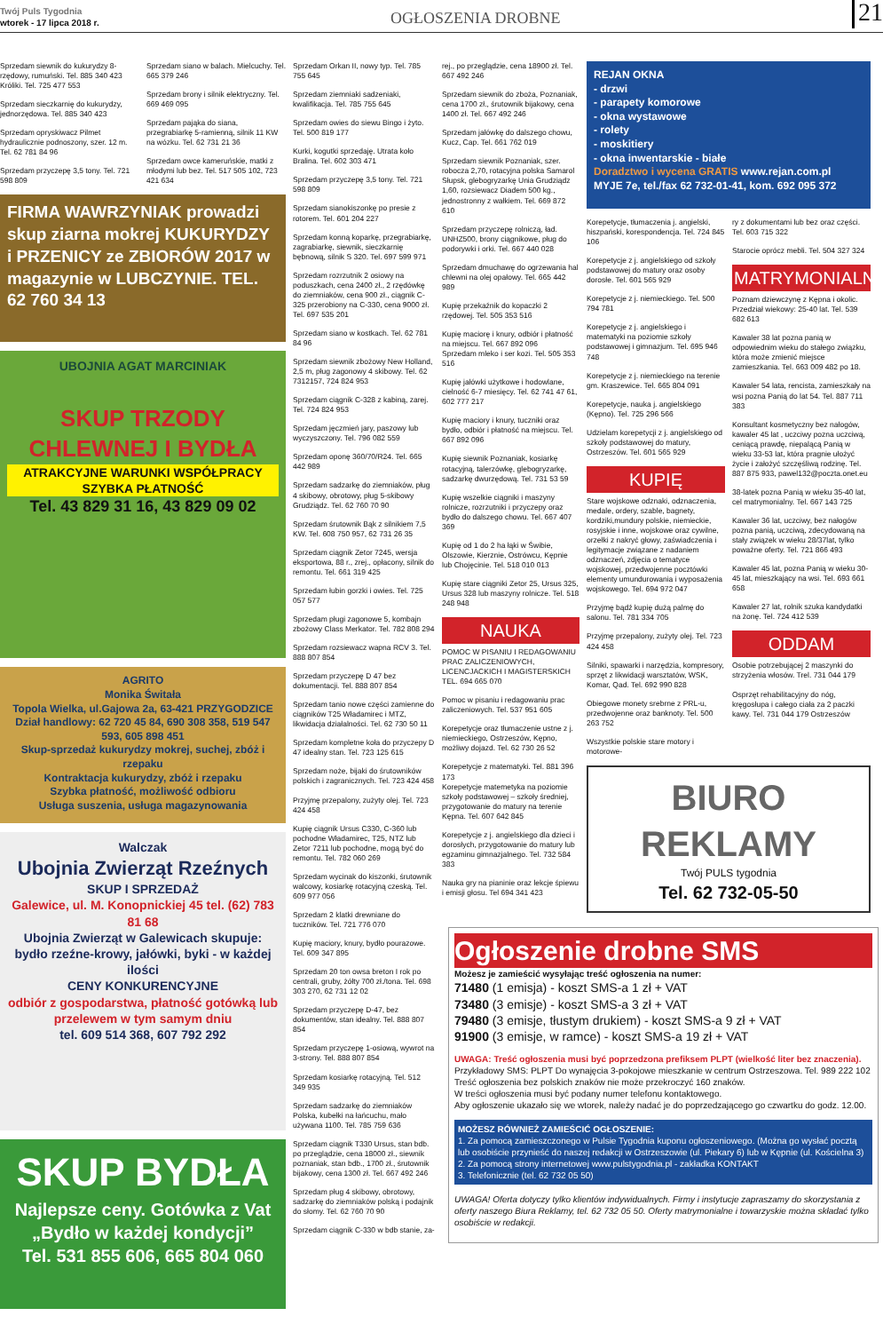Twój Puls Tygodnia
wtorek - 17 lipca 2018 r.
OGŁOSZENIA DROBNE
21
Sprzedam siewnik do kukurydzy 8-rzędowy, rumuński. Tel. 885 340 423 Króliki. Tel. 725 477 553
Sprzedam sieczkarnię do kukurydzy, jednorzędowa. Tel. 885 340 423
Sprzedam opryskiwacz Pilmet hydraulicznie podnoszony, szer. 12 m. Tel. 62 781 84 96
Sprzedam przyczepę 3,5 tony. Tel. 721 598 809
Sprzedam siano w balach. Mielcuchy. Tel. 665 379 246
Sprzedam brony i silnik elektryczny. Tel. 669 469 095
Sprzedam pająka do siana, przegrabiarkę 5-ramienną, silnik 11 KW na wózku. Tel. 62 731 21 36
Sprzedam owce kameruńskie, matki z młodymi lub bez. Tel. 517 505 102, 723 421 634
FIRMA WAWRZYNIAK prowadzi skup ziarna mokrej KUKURYDZY i PRZENICY ze ZBIORÓW 2017 w magazynie w LUBCZYNIE. TEL. 62 760 34 13
UBOJNIA AGAT MARCINIAK
SKUP TRZODY CHLEWNEJ I BYDŁA
ATRAKCYJNE WARUNKI WSPÓŁPRACY
SZYBKA PŁATNOŚĆ
Tel. 43 829 31 16, 43 829 09 02
AGRITO
Monika Świtała
Topola Wielka, ul.Gajowa 2a, 63-421 PRZYGODZICE
Dział handlowy: 62 720 45 84, 690 308 358, 519 547 593, 605 898 451
Skup-sprzedaż kukurydzy mokrej, suchej, zbóż i rzepaku
Kontraktacja kukurydzy, zbóż i rzepaku
Szybka płatność, możliwość odbioru
Usługa suszenia, usługa magazynowania
Walczak
Ubojnia Zwierząt Rzeźnych
SKUP I SPRZEDAŻ
Galewice, ul. M. Konopnickiej 45 tel. (62) 783 81 68
Ubojnia Zwierząt w Galewicach skupuje: bydło rzeźne-krowy, jałówki, byki - w każdej ilości
CENY KONKURENCYJNE
odbiór z gospodarstwa, płatność gotówką lub przelewem w tym samym dniu
tel. 609 514 368, 607 792 292
SKUP BYDŁA
Najlepsze ceny. Gotówka z Vat
„Bydło w każdej kondycji”
Tel. 531 855 606, 665 804 060
Sprzedam Orkan II, nowy typ. Tel. 785 755 645
Sprzedam ziemniaki sadzeniaki, kwalifikacja. Tel. 785 755 645
Sprzedam owies do siewu Bingo i żyto. Tel. 500 819 177
Kurki, kogutki sprzedaję. Utrata koło Bralina. Tel. 602 303 471
Sprzedam przyczepę 3,5 tony. Tel. 721 598 809
Sprzedam sianokiszonkę po presie z rotorem. Tel. 601 204 227
Sprzedam konną koparkę, przegrabiarkę, zagrabiarkę, siewnik, sieczkarnię bębnową, silnik S 320. Tel. 697 599 971
Sprzedam rozrzutnik 2 osiowy na poduszkach, cena 2400 zł., 2 rzędówkę do ziemniaków, cena 900 zł., ciągnik C-325 przerobiony na C-330, cena 9000 zł. Tel. 697 535 201
Sprzedam siano w kostkach. Tel. 62 781 84 96
Sprzedam siewnik zbożowy New Holland, 2,5 m, pług zagonowy 4 skibowy. Tel. 62 7312157, 724 824 953
Sprzedam ciągnik C-328 z kabiną, zarej. Tel. 724 824 953
Sprzedam jęczmień jary, paszowy lub wyczyszczony. Tel. 796 082 559
Sprzedam oponę 360/70/R24. Tel. 665 442 989
Sprzedam sadzarkę do ziemniaków, pług 4 skibowy, obrotowy, pług 5-skibowy Grudziądz. Tel. 62 760 70 90
Sprzedam śrutownik Bąk z silnikiem 7,5 KW. Tel. 608 750 957, 62 731 26 35
Sprzedam ciągnik Zetor 7245, wersja eksportowa, 88 r., zrej., opłacony, silnik do remontu. Tel. 661 319 425
Sprzedam łubin gorzki i owies. Tel. 725 057 577
Sprzedam pługi zagonowe 5, kombajn zbożowy Class Merkator. Tel. 782 808 294
Sprzedam rozsiewacz wapna RCV 3. Tel. 888 807 854
Sprzedam przyczepę D 47 bez dokumentacji. Tel. 888 807 854
Sprzedam tanio nowe części zamienne do ciągników T25 Władamirec i MTZ, likwidacja działalności. Tel. 62 730 50 11
Sprzedam kompletne koła do przyczepy D 47 idealny stan. Tel. 723 125 615
Sprzedam noże, bijaki do śrutowników polskich i zagranicznych. Tel. 723 424 458
Przyjmę przepalony, zużyty olej. Tel. 723 424 458
Kupię ciągnik Ursus C330, C-360 lub pochodne Władamirec, T25, NTZ lub Zetor 7211 lub pochodne, mogą być do remontu. Tel. 782 060 269
Sprzedam wycinak do kiszonki, śrutownik walcowy, kosiarkę rotacyjną czeską. Tel. 609 977 056
Sprzedam 2 klatki drewniane do tuczników. Tel. 721 776 070
Kupię maciory, knury, bydło pourazowe. Tel. 609 347 895
Sprzedam 20 ton owsa breton I rok po centrali, gruby, żółty 700 zł./tona. Tel. 698 303 270, 62 731 12 02
Sprzedam przyczepę D-47, bez dokumentów, stan idealny. Tel. 888 807 854
Sprzedam przyczepę 1-osiową, wywrot na 3-strony. Tel. 888 807 854
Sprzedam kosiarkę rotacyjną. Tel. 512 349 935
Sprzedam sadzarkę do ziemniaków Polska, kubełki na łańcuchu, mało używana 1100. Tel. 785 759 636
Sprzedam ciągnik T330 Ursus, stan bdb. po przeglądzie, cena 18000 zł., siewnik poznaniak, stan bdb., 1700 zł., śrutownik bijakowy, cena 1300 zł. Tel. 667 492 246
Sprzedam pług 4 skibowy, obrotowy, sadzarkę do ziemniaków polską i podajnik do słomy. Tel. 62 760 70 90
Sprzedam ciągnik C-330 w bdb stanie, za-
rej., po przeglądzie, cena 18900 zł. Tel. 667 492 246
Sprzedam siewnik do zboża, Poznaniak, cena 1700 zł., śrutownik bijakowy, cena 1400 zł. Tel. 667 492 246
Sprzedam jałówkę do dalszego chowu, Kucz, Cap. Tel. 661 762 019
Sprzedam siewnik Poznaniak, szer. robocza 2,70, rotacyjna polska Samarol Słupsk, glebogryzarkę Unia Grudziądz 1,60, rozsiewacz Diadem 500 kg., jednostronny z wałkiem. Tel. 669 872 610
Sprzedam przyczepę rolniczą, ład. UNHZ500, brony ciągnikowe, pług do podorywki i orki. Tel. 667 440 028
Sprzedam dmuchawę do ogrzewania hal chlewni na olej opałowy. Tel. 665 442 989
Kupię przekaźnik do kopaczki 2 rzędowej. Tel. 505 353 516
Kupię maciorę i knury, odbiór i płatność na miejscu. Tel. 667 892 096
Sprzedam mleko i ser kozi. Tel. 505 353 516
Kupię jałówki użytkowe i hodowlane, cielność 6-7 miesięcy. Tel. 62 741 47 61, 602 777 217
Kupię maciory i knury, tuczniki oraz bydło, odbiór i płatność na miejscu. Tel. 667 892 096
Kupię siewnik Poznaniak, kosiarkę rotacyjną, talerzówkę, glebogryzarkę, sadzarkę dwurzędową. Tel. 731 53 59
Kupię wszelkie ciągniki i maszyny rolnicze, rozrzutniki i przyczepy oraz bydło do dalszego chowu. Tel. 667 407 369
Kupię od 1 do 2 ha łąki w Świbie, Olszowie, Kierznie, Ostrówcu, Kępnie lub Chojęcinie. Tel. 518 010 013
Kupię stare ciągniki Zetor 25, Ursus 325, Ursus 328 lub maszyny rolnicze. Tel. 518 248 948
NAUKA
POMOC W PISANIU I REDAGOWANIU PRAC ZALICZENIOWYCH, LICENCJACKICH I MAGISTERSKICH TEL. 694 665 070
Pomoc w pisaniu i redagowaniu prac zaliczeniowych. Tel. 537 951 605
Korepetycje oraz tłumaczenie ustne z j. niemieckiego, Ostrzeszów, Kępno, możliwy dojazd. Tel. 62 730 26 52
Korepetycje z matematyki. Tel. 881 396 173
Korepetycje matemetyka na poziomie szkoły podstawowej – szkoły średniej, przygotowanie do matury na terenie Kępna. Tel. 607 642 845
Korepetycje z j. angielskiego dla dzieci i dorosłych, przygotowanie do matury lub egzaminu gimnazjalnego. Tel. 732 584 383
Nauka gry na pianinie oraz lekcje śpiewu i emisji głosu. Tel 694 341 423
REJAN OKNA
- drzwi
- parapety komorowe
- okna wystawowe
- rolety
- moskitiery
- okna inwentarskie - białe
Doradztwo i wycena GRATIS www.rejan.com.pl
MYJE 7e, tel./fax 62 732-01-41, kom. 692 095 372
Korepetycje, tłumaczenia j. angielski, hiszpański, korespondencja. Tel. 724 845 106
Korepetycje z j. angielskiego od szkoły podstawowej do matury oraz osoby dorosłe. Tel. 601 565 929
Korepetycje z j. niemieckiego. Tel. 500 794 781
Korepetycje z j. angielskiego i matematyki na poziomie szkoły podstawowej i gimnazjum. Tel. 695 946 748
Korepetycje z j. niemieckiego na terenie gm. Kraszewice. Tel. 665 804 091
Korepetycje, nauka j. angielskiego (Kępno). Tel. 725 296 566
Udzielam korepetycji z j. angielskiego od szkoły podstawowej do matury, Ostrzeszów. Tel. 601 565 929
KUPIĘ
Stare wojskowe odznaki, odznaczenia, medale, ordery, szable, bagnety, kordziki,mundury polskie, niemieckie, rosyjskie i inne, wojskowe oraz cywilne, orzełki z nakryć głowy, zaświadczenia i legitymacje związane z nadaniem odznaczeń, zdjęcia o tematyce wojskowej, przedwojenne pocztówki elementy umundurowania i wyposażenia wojskowego. Tel. 694 972 047
Przyjmę bądź kupię dużą palmę do salonu. Tel. 781 334 705
Przyjmę przepalony, zużyty olej. Tel. 723 424 458
Silniki, spawarki i narzędzia, kompresory, sprzęt z likwidacji warsztatów, WSK, Komar, Qad. Tel. 692 990 828
Obiegowe monety srebrne z PRL-u, przedwojenne oraz banknoty. Tel. 500 263 752
Wszystkie polskie stare motory i motorowe-
ry z dokumentami lub bez oraz części. Tel. 603 715 322
Starocie oprócz mebli. Tel. 504 327 324
MATRYMONIALNE
Poznam dziewczynę z Kępna i okolic. Przedział wiekowy: 25-40 lat. Tel. 539 682 613
Kawaler 38 lat pozna panią w odpowiednim wieku do stałego związku, która może zmienić miejsce zamieszkania. Tel. 663 009 482 po 18.
Kawaler 54 lata, rencista, zamieszkały na wsi pozna Panią do lat 54. Tel. 887 711 383
Konsultant kosmetyczny bez nałogów, kawaler 45 lat , uczciwy pozna uczciwą, cenią­cą prawdę, niepalącą Panią w wieku 33-53 lat, która pragnie ułożyć życie i założyć szczęśliwą rodzinę. Tel. 887 875 933, pawel132@poczta.onet.eu
38-latek pozna Panią w wieku 35-40 lat, cel matrymonialny. Tel. 667 143 725
Kawaler 36 lat, uczciwy, bez nałogów pozna panią, uczciwą, zdecydowaną na stały związek w wieku 28/37lat, tylko poważne oferty. Tel. 721 866 493
Kawaler 45 lat, pozna Panią w wieku 30-45 lat, mieszkający na wsi. Tel. 693 661 658
Kawaler 27 lat, rolnik szuka kandydatki na żonę. Tel. 724 412 539
ODDAM
Osobie potrzebującej 2 maszynki do strzyżenia włosów. Trel. 731 044 179
Osprzęt rehabilitacyjny do nóg, kręgosłupa i całego ciała za 2 paczki kawy. Tel. 731 044 179 Ostrzeszów
BIURO REKLAMY
Twój PULS tygodnia
Tel. 62 732-05-50
Ogłoszenie drobne SMS
Możesz je zamieścić wysyłając treść ogłoszenia na numer:
71480 (1 emisja) - koszt SMS-a 1 zł + VAT
73480 (3 emisje) - koszt SMS-a 3 zł + VAT
79480 (3 emisje, tłustym drukiem) - koszt SMS-a 9 zł + VAT
91900 (3 emisje, w ramce) - koszt SMS-a 19 zł + VAT
UWAGA: Treść ogłoszenia musi być poprzedzona prefiksem PLPT (wielkość liter bez znaczenia).
Przykładowy SMS: PLPT Do wynajęcia 3-pokojowe mieszkanie w centrum Ostrzeszowa. Tel. 989 222 102
Treść ogłoszenia bez polskich znaków nie może przekroczyć 160 znaków.
W treści ogłoszenia musi być podany numer telefonu kontaktowego.
Aby ogłoszenie ukazało się we wtorek, należy nadać je do poprzedzającego go czwartku do godz. 12.00.
MOŻESZ RÓWNIEŻ ZAMIEŚCIĆ OGŁOSZENIE:
1. Za pomocą zamieszczonego w Pulsie Tygodnia kuponu ogłoszeniowego. (Można go wysłać pocztą lub osobiście przynieść do naszej redakcji w Ostrzeszowie (ul. Piekary 6) lub w Kępnie (ul. Kościelna 3)
2. Za pomocą strony internetowej www.pulstygodnia.pl - zakładka KONTAKT
3. Telefonicznie (tel. 62 732 05 50)
UWAGA! Oferta dotyczy tylko klientów indywidualnych. Firmy i instytucje zapraszamy do skorzystania z oferty naszego Biura Reklamy, tel. 62 732 05 50. Oferty matrymonialne i towarzyskie można składać tylko osobiście w redakcji.